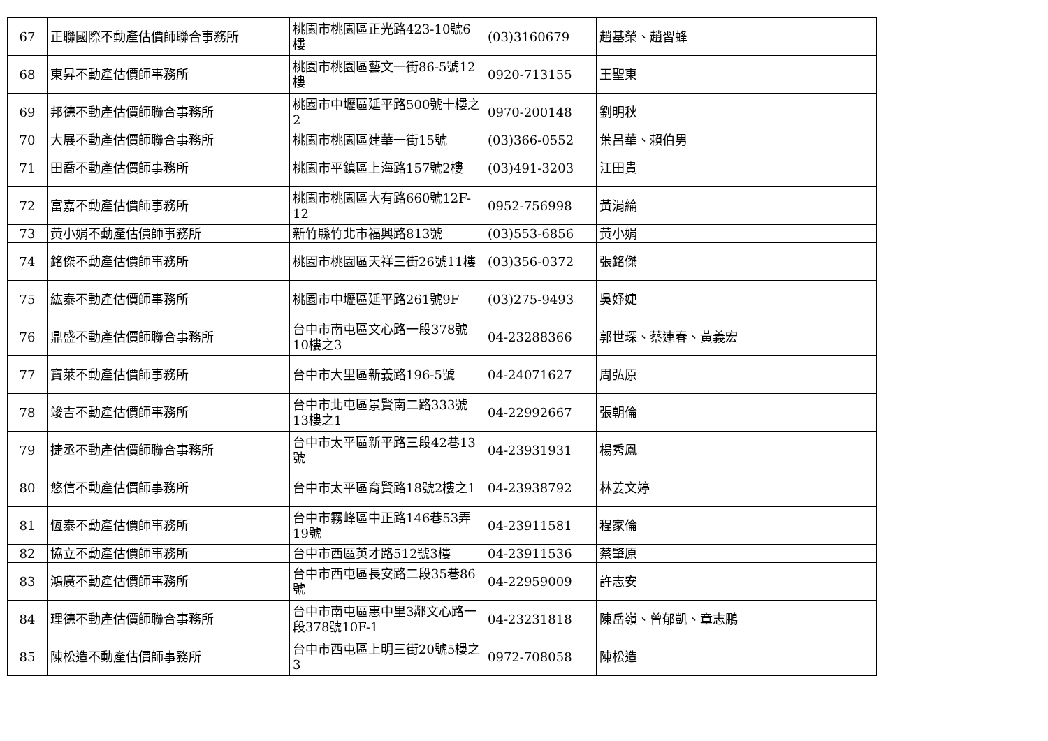| 67 | 正聯國際不動產估價師聯合事務所 | 桃園市桃園區正光路423-10號6樓 | (03)3160679 | 趙基榮、趙習蜂 |
| 68 | 東昇不動產估價師事務所 | 桃園市桃園區藝文一街86-5號12樓 | 0920-713155 | 王聖東 |
| 69 | 邦德不動產估價師聯合事務所 | 桃園市中壢區延平路500號十樓之2 | 0970-200148 | 劉明秋 |
| 70 | 大展不動產估價師聯合事務所 | 桃園市桃園區建華一街15號 | (03)366-0552 | 葉呂華、賴伯男 |
| 71 | 田喬不動產估價師事務所 | 桃園市平鎮區上海路157號2樓 | (03)491-3203 | 江田貴 |
| 72 | 富嘉不動產估價師事務所 | 桃園市桃園區大有路660號12F-12 | 0952-756998 | 黃涓綸 |
| 73 | 黃小娟不動產估價師事務所 | 新竹縣竹北市福興路813號 | (03)553-6856 | 黃小娟 |
| 74 | 銘傑不動產估價師事務所 | 桃園市桃園區天祥三街26號11樓 | (03)356-0372 | 張銘傑 |
| 75 | 紘泰不動產估價師事務所 | 桃園市中壢區延平路261號9F | (03)275-9493 | 吳妤婕 |
| 76 | 鼎盛不動產估價師聯合事務所 | 台中市南屯區文心路一段378號10樓之3 | 04-23288366 | 郭世琛、蔡連春、黃義宏 |
| 77 | 寶萊不動產估價師事務所 | 台中市大里區新義路196-5號 | 04-24071627 | 周弘原 |
| 78 | 竣吉不動產估價師事務所 | 台中市北屯區景賢南二路333號13樓之1 | 04-22992667 | 張朝倫 |
| 79 | 捷丞不動產估價師聯合事務所 | 台中市太平區新平路三段42巷13號 | 04-23931931 | 楊秀鳳 |
| 80 | 悠信不動產估價師事務所 | 台中市太平區育賢路18號2樓之1 | 04-23938792 | 林姜文婷 |
| 81 | 恆泰不動產估價師事務所 | 台中市霧峰區中正路146巷53弄19號 | 04-23911581 | 程家倫 |
| 82 | 協立不動產估價師事務所 | 台中市西區英才路512號3樓 | 04-23911536 | 蔡肇原 |
| 83 | 鴻廣不動產估價師事務所 | 台中市西屯區長安路二段35巷86號 | 04-22959009 | 許志安 |
| 84 | 理德不動產估價師聯合事務所 | 台中市南屯區惠中里3鄰文心路一段378號10F-1 | 04-23231818 | 陳岳嶺、曾郁凱、章志鵬 |
| 85 | 陳松造不動產估價師事務所 | 台中市西屯區上明三街20號5樓之3 | 0972-708058 | 陳松造 |